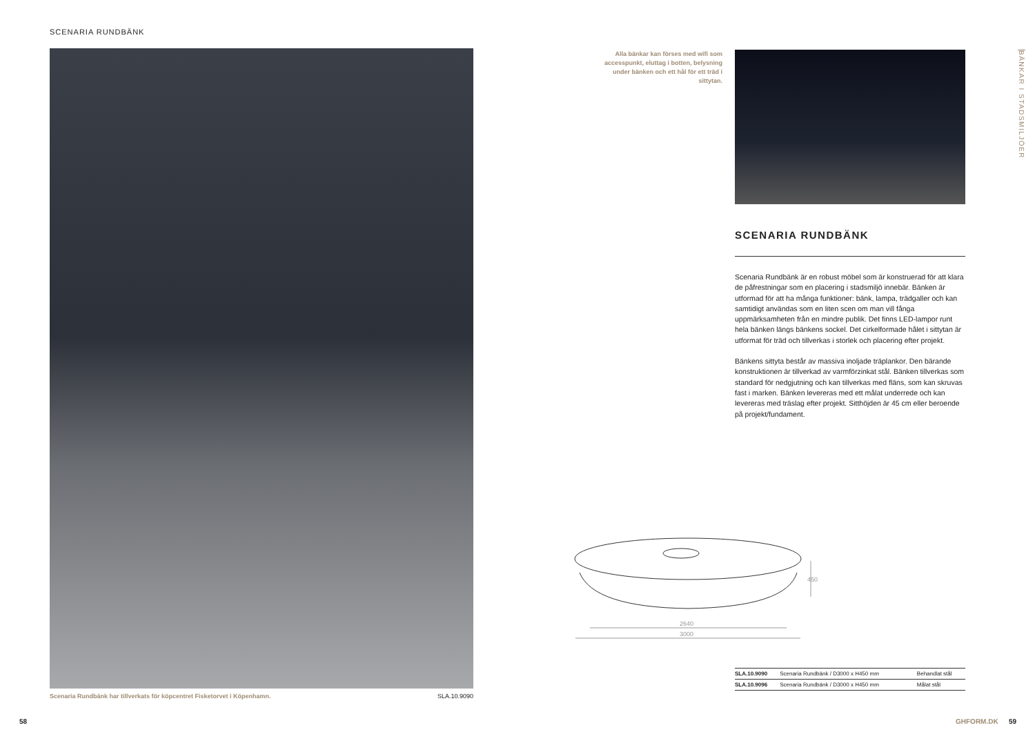SCENARIA RUNDBÄNK
Scenaria Rundbänk har tillverkats för köpcentret Fisketorvet i Köpenhamn. SLA.10.9090
58
Alla bänkar kan förses med wifi som accesspunkt, eluttag i botten, belysning under bänken och ett hål för ett träd i sittytan.
BÄNKAR I STADSMILJÖER
SCENARIA RUNDBÄNK
Scenaria Rundbänk är en robust möbel som är konstruerad för att klara de påfrestningar som en placering i stadsmiljö innebär. Bänken är utformad för att ha många funktioner: bänk, lampa, trädgaller och kan samtidigt användas som en liten scen om man vill fånga uppmärksamheten från en mindre publik. Det finns LED-lampor runt hela bänken längs bänkens sockel. Det cirkelformade hålet i sittytan är utformat för träd och tillverkas i storlek och placering efter projekt.
Bänkens sittyta består av massiva inoljade träplankor. Den bärande konstruktionen är tillverkad av varmförzinkat stål. Bänken tillverkas som standard för nedgjutning och kan tillverkas med fläns, som kan skruvas fast i marken. Bänken levereras med ett målat underrede och kan levereras med träslag efter projekt. Sitthöjden är 45 cm eller beroende på projekt/fundament.
450
2640
3000
| SLA.10.9090 | Scenaria Rundbänk / D3000 x H450 mm | Behandlat stål |
| SLA.10.9096 | Scenaria Rundbänk / D3000 x H450 mm | Målat stål |
GHFORM.DK 59